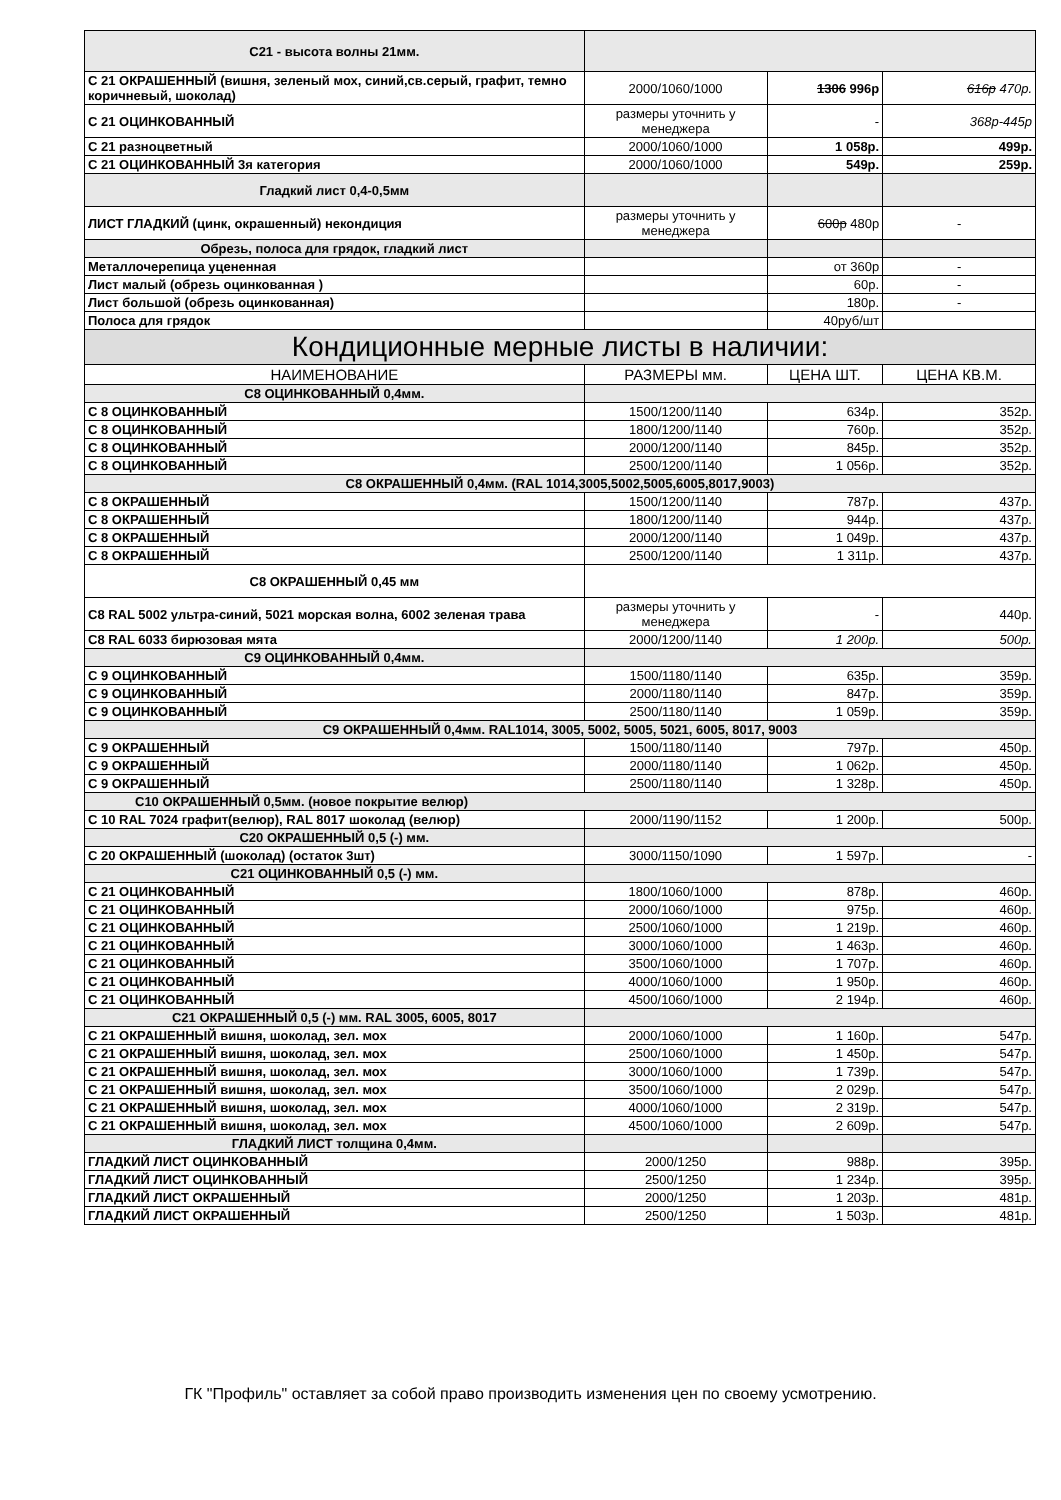| С21 - высота волны 21мм. | | | |
| С 21 ОКРАШЕННЫЙ (вишня, зеленый мох, синий,св.серый, графит, темно коричневый, шоколад) | 2000/1060/1000 | 1306 996р | 616р 470р. |
| С 21 ОЦИНКОВАННЫЙ | размеры уточнить у менеджера | - | 368р-445р |
| С 21 разноцветный | 2000/1060/1000 | 1 058р. | 499р. |
| С 21 ОЦИНКОВАННЫЙ 3я категория | 2000/1060/1000 | 549р. | 259р. |
| Гладкий лист 0,4-0,5мм | | | |
| ЛИСТ ГЛАДКИЙ (цинк, окрашенный) некондиция | размеры уточнить у менеджера | 600р 480р | - |
| Обрезь, полоса для грядок, гладкий лист | | | |
| Металлочерепица уцененная | | от 360р | - |
| Лист малый (обрезь оцинкованная ) | | 60р. | - |
| Лист большой (обрезь оцинкованная) | | 180р. | - |
| Полоса для грядок | | 40руб/шт | |
| Кондиционные мерные листы в наличии: | | | |
| НАИМЕНОВАНИЕ | РАЗМЕРЫ мм. | ЦЕНА ШТ. | ЦЕНА КВ.М. |
| С8 ОЦИНКОВАННЫЙ 0,4мм. | | | |
| С 8 ОЦИНКОВАННЫЙ | 1500/1200/1140 | 634р. | 352р. |
| С 8 ОЦИНКОВАННЫЙ | 1800/1200/1140 | 760р. | 352р. |
| С 8 ОЦИНКОВАННЫЙ | 2000/1200/1140 | 845р. | 352р. |
| С 8 ОЦИНКОВАННЫЙ | 2500/1200/1140 | 1 056р. | 352р. |
| С8 ОКРАШЕННЫЙ 0,4мм. (RAL 1014,3005,5002,5005,6005,8017,9003) | | | |
| С 8 ОКРАШЕННЫЙ | 1500/1200/1140 | 787р. | 437р. |
| С 8 ОКРАШЕННЫЙ | 1800/1200/1140 | 944р. | 437р. |
| С 8 ОКРАШЕННЫЙ | 2000/1200/1140 | 1 049р. | 437р. |
| С 8 ОКРАШЕННЫЙ | 2500/1200/1140 | 1 311р. | 437р. |
| С8 ОКРАШЕННЫЙ 0,45 мм | | | |
| С8 RAL 5002 ультра-синий, 5021 морская волна, 6002 зеленая трава | размеры уточнить у менеджера | - | 440р. |
| С8 RAL 6033 бирюзовая мята | 2000/1200/1140 | 1 200р. | 500р. |
| С9 ОЦИНКОВАННЫЙ 0,4мм. | | | |
| С 9 ОЦИНКОВАННЫЙ | 1500/1180/1140 | 635р. | 359р. |
| С 9 ОЦИНКОВАННЫЙ | 2000/1180/1140 | 847р. | 359р. |
| С 9 ОЦИНКОВАННЫЙ | 2500/1180/1140 | 1 059р. | 359р. |
| С9 ОКРАШЕННЫЙ 0,4мм. RAL1014, 3005, 5002, 5005, 5021, 6005, 8017, 9003 | | | |
| С 9 ОКРАШЕННЫЙ | 1500/1180/1140 | 797р. | 450р. |
| С 9 ОКРАШЕННЫЙ | 2000/1180/1140 | 1 062р. | 450р. |
| С 9 ОКРАШЕННЫЙ | 2500/1180/1140 | 1 328р. | 450р. |
| С10 ОКРАШЕННЫЙ 0,5мм. (новое покрытие велюр) | | | |
| С 10 RAL 7024 графит(велюр), RAL 8017 шоколад (велюр) | 2000/1190/1152 | 1 200р. | 500р. |
| С20 ОКРАШЕННЫЙ 0,5 (-) мм. | | | |
| С 20 ОКРАШЕННЫЙ (шоколад) (остаток 3шт) | 3000/1150/1090 | 1 597р. | - |
| С21 ОЦИНКОВАННЫЙ 0,5 (-) мм. | | | |
| С 21 ОЦИНКОВАННЫЙ | 1800/1060/1000 | 878р. | 460р. |
| С 21 ОЦИНКОВАННЫЙ | 2000/1060/1000 | 975р. | 460р. |
| С 21 ОЦИНКОВАННЫЙ | 2500/1060/1000 | 1 219р. | 460р. |
| С 21 ОЦИНКОВАННЫЙ | 3000/1060/1000 | 1 463р. | 460р. |
| С 21 ОЦИНКОВАННЫЙ | 3500/1060/1000 | 1 707р. | 460р. |
| С 21 ОЦИНКОВАННЫЙ | 4000/1060/1000 | 1 950р. | 460р. |
| С 21 ОЦИНКОВАННЫЙ | 4500/1060/1000 | 2 194р. | 460р. |
| С21 ОКРАШЕННЫЙ 0,5 (-) мм. RAL 3005, 6005, 8017 | | | |
| С 21 ОКРАШЕННЫЙ вишня, шоколад, зел. мох | 2000/1060/1000 | 1 160р. | 547р. |
| С 21 ОКРАШЕННЫЙ вишня, шоколад, зел. мох | 2500/1060/1000 | 1 450р. | 547р. |
| С 21 ОКРАШЕННЫЙ вишня, шоколад, зел. мох | 3000/1060/1000 | 1 739р. | 547р. |
| С 21 ОКРАШЕННЫЙ вишня, шоколад, зел. мох | 3500/1060/1000 | 2 029р. | 547р. |
| С 21 ОКРАШЕННЫЙ вишня, шоколад, зел. мох | 4000/1060/1000 | 2 319р. | 547р. |
| С 21 ОКРАШЕННЫЙ вишня, шоколад, зел. мох | 4500/1060/1000 | 2 609р. | 547р. |
| ГЛАДКИЙ ЛИСТ толщина 0,4мм. | | | |
| ГЛАДКИЙ ЛИСТ ОЦИНКОВАННЫЙ | 2000/1250 | 988р. | 395р. |
| ГЛАДКИЙ ЛИСТ ОЦИНКОВАННЫЙ | 2500/1250 | 1 234р. | 395р. |
| ГЛАДКИЙ ЛИСТ ОКРАШЕННЫЙ | 2000/1250 | 1 203р. | 481р. |
| ГЛАДКИЙ ЛИСТ ОКРАШЕННЫЙ | 2500/1250 | 1 503р. | 481р. |
ГК "Профиль" оставляет за собой право производить изменения цен по своему усмотрению.